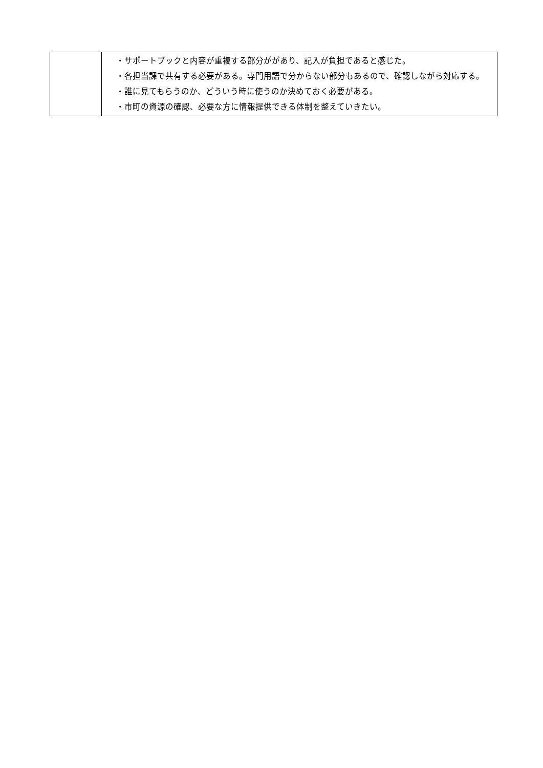| | ・サポートブックと内容が重複する部分ががあり、記入が負担であると感じた。 ・各担当課で共有する必要がある。専門用語で分からない部分もあるので、確認しながら対応する。 ・誰に見てもらうのか、どういう時に使うのか決めておく必要がある。 ・市町の資源の確認、必要な方に情報提供できる体制を整えていきたい。 |